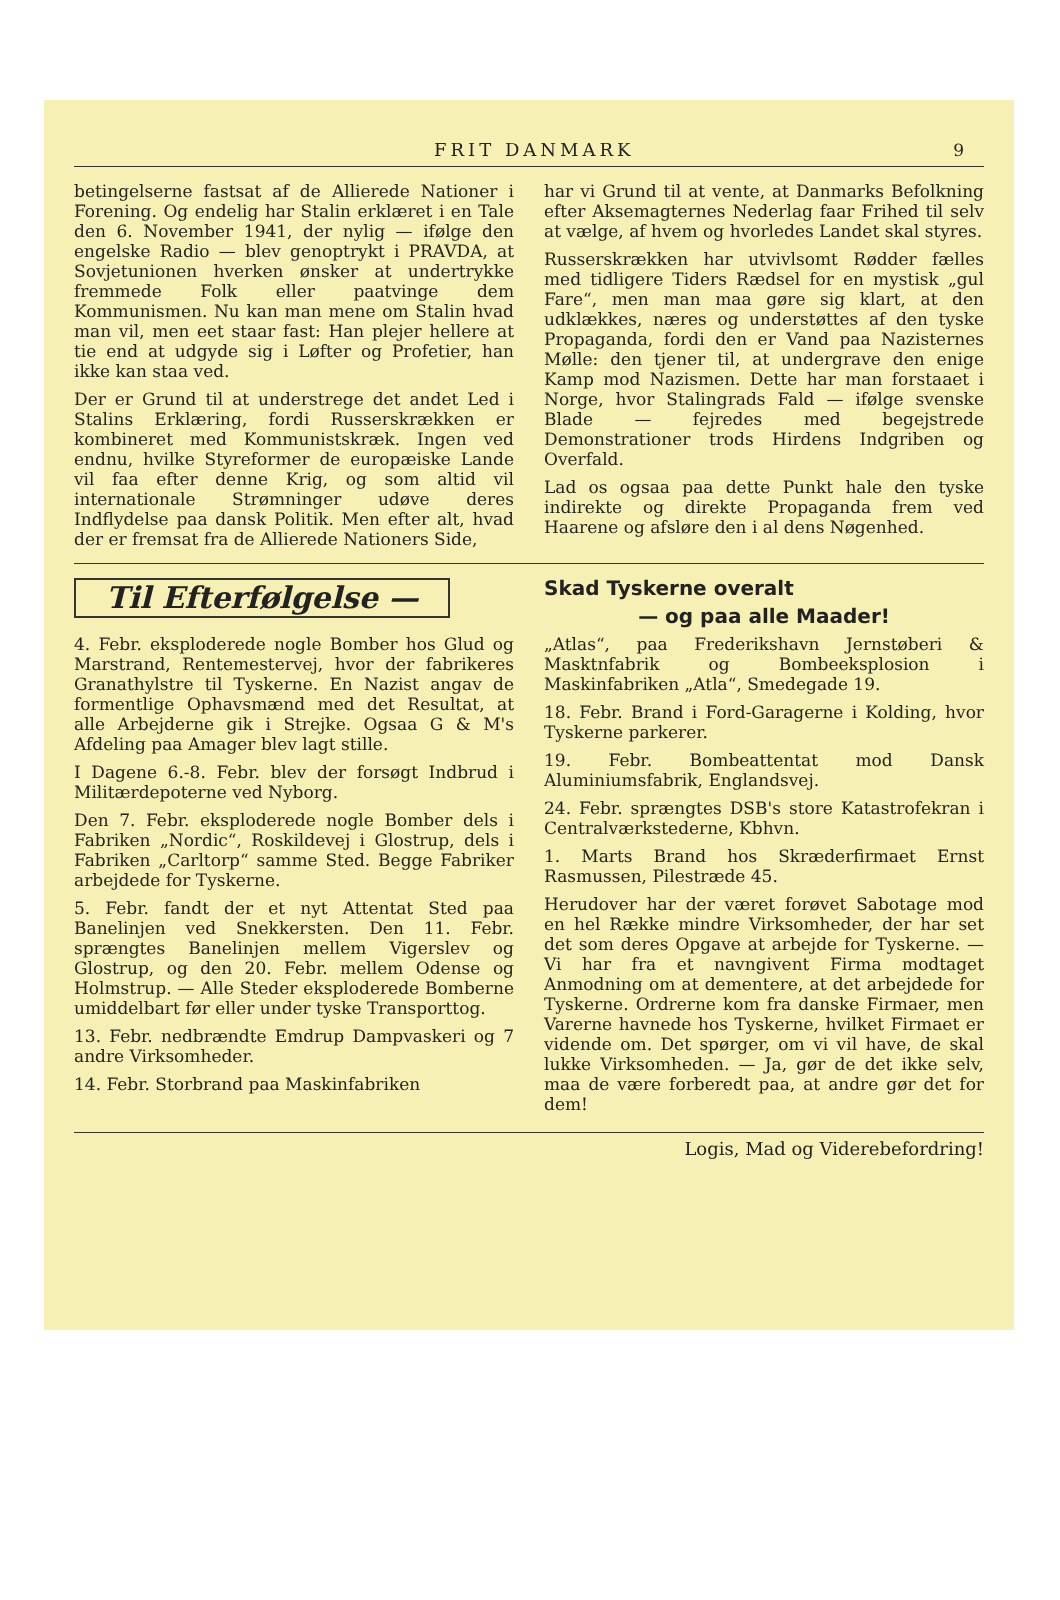FRIT DANMARK 9
betingelserne fastsat af de Allierede Nationer i Forening. Og endelig har Stalin erklæret i en Tale den 6. November 1941, der nylig — ifølge den engelske Radio — blev genoptrykt i PRAVDA, at Sovjetunionen hverken ønsker at undertrykke fremmede Folk eller paatvinge dem Kommunismen. Nu kan man mene om Stalin hvad man vil, men eet staar fast: Han plejer hellere at tie end at udgyde sig i Løfter og Profetier, han ikke kan staa ved.
Der er Grund til at understrege det andet Led i Stalins Erklæring, fordi Russerskrækken er kombineret med Kommunistskræk. Ingen ved endnu, hvilke Styreformer de europæiske Lande vil faa efter denne Krig, og som altid vil internationale Strømninger udøve deres Indflydelse paa dansk Politik. Men efter alt, hvad der er fremsat fra de Allierede Nationers Side,
har vi Grund til at vente, at Danmarks Befolkning efter Aksemagternes Nederlag faar Frihed til selv at vælge, af hvem og hvorledes Landet skal styres.
Russerskrækken har utvivlsomt Rødder fælles med tidligere Tiders Rædsel for en mystisk „gul Fare“, men man maa gøre sig klart, at den udklækkes, næres og understøttes af den tyske Propaganda, fordi den er Vand paa Nazisternes Mølle: den tjener til, at undergrave den enige Kamp mod Nazismen. Dette har man forstaaet i Norge, hvor Stalingrads Fald — ifølge svenske Blade — fejredes med begejstrede Demonstrationer trods Hirdens Indgriben og Overfald.
Lad os ogsaa paa dette Punkt hale den tyske indirekte og direkte Propaganda frem ved Haarene og afsløre den i al dens Nøgenhed.
Til Efterfølgelse —
4. Febr. eksploderede nogle Bomber hos Glud og Marstrand, Rentemestervej, hvor der fabrikeres Granathylstre til Tyskerne. En Nazist angav de formentlige Ophavsmænd med det Resultat, at alle Arbejderne gik i Strejke. Ogsaa G & M's Afdeling paa Amager blev lagt stille.
I Dagene 6.-8. Febr. blev der forsøgt Indbrud i Militærdepoterne ved Nyborg.
Den 7. Febr. eksploderede nogle Bomber dels i Fabriken „Nordic“, Roskildevej i Glostrup, dels i Fabriken „Carltorp“ samme Sted. Begge Fabriker arbejdede for Tyskerne.
5. Febr. fandt der et nyt Attentat Sted paa Banelinjen ved Snekkersten. Den 11. Febr. sprængtes Banelinjen mellem Vigerslev og Glostrup, og den 20. Febr. mellem Odense og Holmstrup. — Alle Steder eksploderede Bomberne umiddelbart før eller under tyske Transporttog.
13. Febr. nedbrændte Emdrup Dampvaskeri og 7 andre Virksomheder.
14. Febr. Storbrand paa Maskinfabriken
Skad Tyskerne overalt
— og paa alle Maader!
„Atlas“, paa Frederikshavn Jernstøberi & Masktnfabrik og Bombeeksplosion i Maskinfabriken „Atla“, Smedegade 19.
18. Febr. Brand i Ford-Garagerne i Kolding, hvor Tyskerne parkerer.
19. Febr. Bombeattentat mod Dansk Aluminiumsfabrik, Englandsvej.
24. Febr. sprængtes DSB's store Katastrofekran i Centralværkstederne, Kbhvn.
1. Marts Brand hos Skræderfirmaet Ernst Rasmussen, Pilestræde 45.
Herudover har der været forøvet Sabotage mod en hel Række mindre Virksomheder, der har set det som deres Opgave at arbejde for Tyskerne. — Vi har fra et navngivent Firma modtaget Anmodning om at dementere, at det arbejdede for Tyskerne. Ordrerne kom fra danske Firmaer, men Varerne havnede hos Tyskerne, hvilket Firmaet er vidende om. Det spørger, om vi vil have, de skal lukke Virksomheden. — Ja, gør de det ikke selv, maa de være forberedt paa, at andre gør det for dem!
Logis, Mad og Viderebefordring!